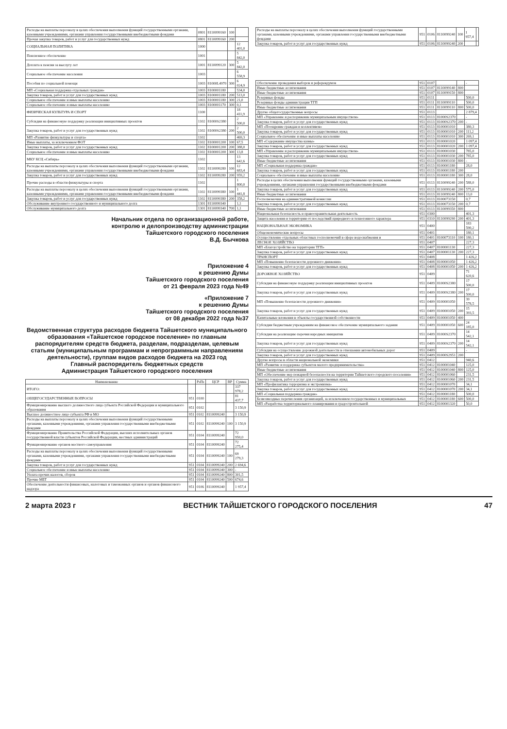| Расходы на выплаты персоналу в целях обеспечения выполнения функций государственными органами, казенными учреждениями, органами управления государственными внебюджетными фондами | 0801 | 8110099160 | 100 | |
| Прочая закупка товаров, работ и услуг для государственных нужд | 0801 | 8110099160 | 200 | |
| СОЦИАЛЬНАЯ ПОЛИТИКА | 1000 | | | 12 401,0 |
| Пенсионное обеспечение | 1001 | | | 5 842,0 |
| Доплата к пенсии за выслугу лет | 1001 | 8110099120 | 300 | 5 842,0 |
| Социальное обеспечение населения | 1003 | | | 6 558,9 |
| Пособия по социальной помощи | 1003 | 81000L4970 | 300 | 6 024,9 |
| МП «Социальная поддержка отдельных граждан» | 1003 | 8100001180 | | 534,0 |
| Закупка товаров, работ и услуг для государственных нужд | 1003 | 8100001180 | 200 | 513,0 |
| Социальное обеспечение и иные выплаты населению | 1003 | 8100001180 | 300 | 21,0 |
| Социальное обеспечение и иные выплаты населению | 1003 | 8100001170 | 300 | 0,1 |
| ФИЗИЧЕСКАЯ КУЛЬТУРА И СПОРТ | 1100 | | | 18 411,9 |
| Субсидии на финансовую поддержку реализации инициативных проектов | 1102 | 81000S2380 | | 2 500,0 |
| Закупка товаров, работ и услуг для государственных нужд | 1102 | 81000S2380 | 200 | 2 500,0 |
| МП «Развитие физкультуры и спорта» | 1102 | | | 469,3 |
| Иные выплаты, за исключением ФОТ | 1102 | 8100001200 | 100 | 67,5 |
| Закупка товаров, работ и услуг для государственных нужд | 1102 | 8100001200 | 200 | 388,0 |
| Социальное обеспечение и иные выплаты населению | 1102 | 8100001200 | 300 | 13,8 |
| МКУ КСЦ «Сибирь» | 1102 | | | 13 642,6 |
| Расходы на выплаты персоналу в целях обеспечения выполнения функций государственными органами, казенными учреждениями, органами управления государственными внебюджетными фондами | 1102 | 8110099280 | 100 | 12 683,4 |
| Закупка товаров, работ и услуг для государственных нужд | 1102 | 8110099280 | 200 | 959,2 |
| Прочие расходы в области физкультуры и спорта | 1102 | | | 1 800,0 |
| Расходы на выплаты персоналу в целях обеспечения выполнения функций государственными органами, казенными учреждениями, органами управления государственными внебюджетными фондами | 1102 | 8110099380 | 100 | 1 441,8 |
| Закупка товаров, работ и услуг для государственных нужд | 1102 | 8110099380 | 200 | 358,2 |
| Обслуживание внутреннего государственного и муниципального долга | 1301 | 8110099340 | | 1,1 |
| Обслуживание муниципального долга | 1301 | 8110099340 | 700 | 1,1 |
Начальник отдела по организационной работе,
контролю и делопроизводству администрации
Тайшетского городского поселения
В.Д. Бычкова
Приложение 4
к решению Думы
Тайшетского городского поселения
от 21 февраля 2023 года №49
«Приложение 7
к решению Думы
Тайшетского городского поселения
от 08 декабря 2022 года №37
Ведомственная структура расходов бюджета Тайшетского муниципального образования «Тайшетское городское поселение» по главным распорядителям средств бюджета, разделам, подразделам, целевым статьям (муниципальным программам и непрограммным направлениям деятельности), группам видов расходов бюджета на 2023 год
Главный распорядитель бюджетных средств
Администрация Тайшетского городского поселения
| Наименование | | РзПз | ЦСР | ВР | Сумма |
| --- | --- | --- | --- | --- | --- |
| ИТОГО: | | | | | 337 978,2 |
| ОБЩЕГОСУДАРСТВЕННЫЕ ВОПРОСЫ | 951 | 0100 | | | 81 437,7 |
| Функционирование высшего должностного лица субъекта Российской Федерации и муниципального образования | 951 | 0102 | | | 3 150,9 |
| Высшее должностное лицо субъекта РФ и МО | 951 | 0102 | 8110099240 | | 3 150,9 |
| Расходы на выплаты персоналу в целях обеспечения выполнения функций государственными органами, казенными учреждениями, органами управления государственными внебюджетными фондами | 951 | 0102 | 8110099240 | 100 | 3 150,9 |
| Функционирование Правительства Российской Федерации, высших исполнительных органов государственной власти субъектов Российской Федерации, местных администраций | 951 | 0104 | 8110099240 | | 72 950,0 |
| Функционирование органов местного самоуправления | 951 | 0104 | 8110099240 | | 72 275,4 |
| Расходы на выплаты персоналу в целях обеспечения выполнения функций государственными органами, казенными учреждениями, органами управления государственными внебюджетными фондами | 951 | 0104 | 8110099240 | 100 | 69 279,3 |
| Закупка товаров, работ и услуг для государственных нужд | 951 | 0104 | 8110099240 | 200 | 2 694,6 |
| Социальное обеспечение и иные выплаты населению | 951 | 0104 | 8110099240 | 300 | - |
| Уплата прочих налогов, сборов | 951 | 0104 | 8110099240 | 800 | 301,5 |
| Прочие МБТ | 951 | 0104 | 8110099240 | 500 | 674,6 |
| Обеспечение деятельности финансовых, налоговых и таможенных органов и органов финансового надзора | 951 | 0106 | 8110099240 | | 1 957,4 |
| Расходы на выплаты персоналу в целях обеспечения выполнения функций государственными органами, казенными учреждениями, органами управления государственными внебюджетными фондами | 951 | 0106 | 8110099240 | 100 | 1 957,4 | |
| Закупка товаров, работ и услуг для государственных нужд | 951 | 0106 | 8110099240 | 200 | | |
| Обеспечение проведения выборов и референдумов | 951 | 0107 | | | - |
| Иные бюджетные ассигнования | 951 | 0107 | 8110099140 | 800 | |
| Иные бюджетные ассигнования | 951 | 0107 | 8110099150 | 800 | |
| Резервные фонды | 951 | 0111 | | | 500,0 |
| Резервные фонды администрации ТГП | 951 | 0111 | 8110099110 | | 500,0 |
| Иные бюджетные ассигнования | 951 | 0111 | 8110099110 | 800 | 500,0 |
| Другие общегосударственные вопросы | 951 | 0113 | | | 2 879,4 |
| МП «Управление и распоряжение муниципальным имуществом» | 951 | 0113 | 81000S2370 | | - |
| Закупка товаров, работ и услуг для государственных нужд | 951 | 0113 | 81000S2370 | 200 | - |
| МП «Поощрение граждан и коллективов» | 951 | 0113 | 8100001010 | | 380,3 |
| Закупка товаров, работ и услуг для государственных нужд | 951 | 0113 | 8100001010 | 200 | 111,2 |
| Социальное обеспечение и иные выплаты населению | 951 | 0113 | 8100001010 | 300 | 269,1 |
| МП «Содержание имущества казны» | 951 | 0113 | 8100001020 | | 1 097,4 |
| Закупка товаров, работ и услуг для государственных нужд | 951 | 0113 | 8100001020 | 200 | 1 097,4 |
| МП «Управление и распоряжение муниципальным имуществом» | 951 | 0113 | 8100001030 | | 785,0 |
| Закупка товаров, работ и услуг для государственных нужд | 951 | 0113 | 8100001030 | 200 | 785,0 |
| Иные бюджетные ассигнования | 951 | 0113 | 8100001030 | 800 | - |
| МП «Социальная поддержка граждан» | 951 | 0113 | 8100001180 | | 28,0 |
| Закупка товаров, работ и услуг для государственных нужд | 951 | 0113 | 8100001180 | 200 | |
| Социальное обеспечение и иные выплаты населению | 951 | 0113 | 8100001180 | 300 | 28,0 |
| Расходы в целях обеспечения выполнения функций государственными органами, казенными учреждениями, органами управления государственными внебюджетными фондами | 951 | 0113 | 8110099240 | 200 | 588,0 |
| Закупка товаров, работ и услуг для государственных нужд | 951 | 0113 | 8110099240 | 200 | 575,0 |
| Иные бюджетные ассигнования | 951 | 0113 | 8110099240 | 800 | 13,0 |
| Госполномочия на административной комиссии | 951 | 0113 | 8100073150 | | 0,7 |
| Закупка товаров, работ и услуг для государственных нужд | 951 | 0113 | 8100073150 | 200 | 0,7 |
| Иные бюджетные ассигнования | 951 | 0113 | 8110099350 | 800 | |
| Национальная безопасность и правоохранительная деятельность | 951 | 0300 | | | 401,3 |
| Защита населения и территории от последствий природного и техногенного характера | 951 | 0310 | 8110099290 | 200 | 401,3 |
| НАЦИОНАЛЬНАЯ ЭКОНОМИКА | 951 | 0400 | | | 183 590,2 |
| Общеэкономические вопросы | 951 | 0401 | | | 180,1 |
| Осуществление отдельных областных госполномочий в сфере водоснабжения и | 951 | 0401 | 8100073110 | 100 | 180,1 |
| ЛЕСНОЕ ХОЗЯЙСТВО | 951 | 0407 | | | 227,3 |
| МП «Благоустройство на территории ТГП» | 951 | 0407 | 8100001130 | | 227,3 |
| Закупка товаров, работ и услуг для государственных нужд | 951 | 0407 | 8100001130 | 200 | 227,3 |
| ТРАНСПОРТ | 951 | 0408 | | | 1 426,2 |
| МП «Повышение безопасности дорожного движения» | 951 | 0408 | 8100001050 | | 1 426,2 |
| Закупка товаров, работ и услуг для государственных нужд | 951 | 0408 | 8100001050 | 200 | 1 426,2 |
| ДОРОЖНОЕ ХОЗЯЙСТВО | 951 | 0409 | | | 71 620,6 |
| Субсидии на финансовую поддержку реализации инициативных проектов | 951 | 0409 | 81000S2380 | | 17 500,0 |
| Закупка товаров, работ и услуг для государственных нужд | 951 | 0409 | 81000S2380 | 200 | 17 500,0 |
| МП «Повышение безопасности дорожного движения» | 951 | 0409 | 8100001050 | | 39 578,5 |
| Закупка товаров, работ и услуг для государственных нужд | 951 | 0409 | 8100001050 | 200 | 15 393,5 |
| Капитальные вложения в объекты государственной собственности | 951 | 0409 | 8100001050 | 400 | |
| Субсидии бюджетным учреждениям на финансовое обеспечение муниципального задания | 951 | 0409 | 8100001050 | 600 | 24 185,0 |
| Субсидии на реализацию перечня народных инициатив | 951 | 0409 | 81000S2370 | | 14 542,1 |
| Закупка товаров, работ и услуг для государственных нужд | 951 | 0409 | 81000S2370 | 200 | 14 542,1 |
| Субсидии на осуществление дорожной деятельности в отношении автомобильных дорог | 951 | 0409 | | | - |
| Закупка товаров, работ и услуг для государственных нужд | 951 | 0409 | 81000S2951 | 200 | |
| Другие вопросы в области национальной экономики | 951 | 0412 | | | 940,6 |
| МП «Развитие и поддержка субъектов малого предпринимательства» | 951 | 0412 | 8100001040 | | 125,0 |
| Иные бюджетные ассигнования | 951 | 0412 | 8100001040 | 800 | 125,0 |
| МП «Обеспечение мер пожарной безопасности на территории Тайшетского городского поселения» | 951 | 0412 | 8100001060 | | 231,5 |
| Закупка товаров, работ и услуг для государственных нужд | 951 | 0412 | 8100001060 | 200 | 231,5 |
| МП «Профилактика терроризма и экстремизма» | 951 | 0412 | 8100001070 | | 34,1 |
| Закупка товаров, работ и услуг для государственных нужд | 951 | 0412 | 8100001070 | 200 | 34,1 |
| МП «Социальная поддержка граждан» | 951 | 0412 | 8100001180 | | 500,0 |
| Безвозмездные перечисления организаций, за исключением государственных и муниципальных | 951 | 0412 | 8100001180 | 600 | 500,0 |
| МП «Разработка территориального планирования и градостроительной | 951 | 0412 | 8100001320 | | 50,0 |
2 марта 2023 г ВЕСТНИК ТАЙШЕТСКОГО ГОРОДСКОГО ПОСЕЛЕНИЯ 47